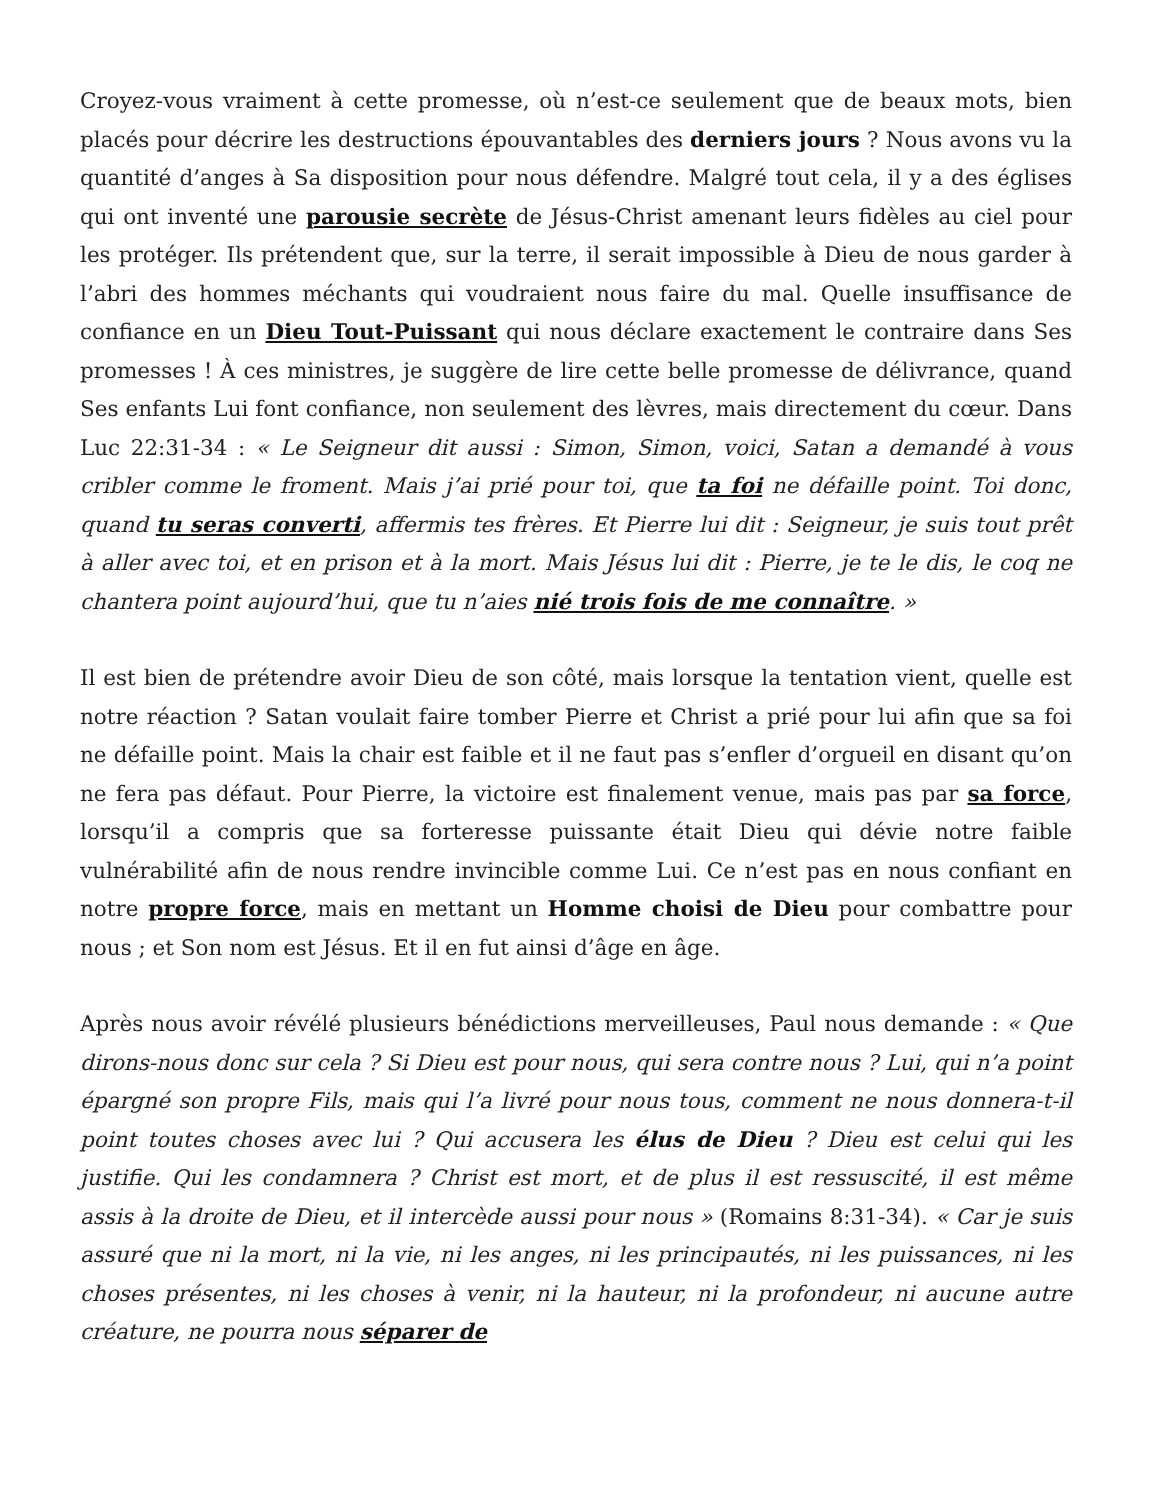Croyez-vous vraiment à cette promesse, où n’est-ce seulement que de beaux mots, bien placés pour décrire les destructions épouvantables des derniers jours ? Nous avons vu la quantité d’anges à Sa disposition pour nous défendre. Malgré tout cela, il y a des églises qui ont inventé une parousie secrète de Jésus-Christ amenant leurs fidèles au ciel pour les protéger. Ils prétendent que, sur la terre, il serait impossible à Dieu de nous garder à l’abri des hommes méchants qui voudraient nous faire du mal. Quelle insuffisance de confiance en un Dieu Tout-Puissant qui nous déclare exactement le contraire dans Ses promesses ! À ces ministres, je suggère de lire cette belle promesse de délivrance, quand Ses enfants Lui font confiance, non seulement des lèvres, mais directement du cœur. Dans Luc 22:31-34 : « Le Seigneur dit aussi : Simon, Simon, voici, Satan a demandé à vous cribler comme le froment. Mais j’ai prié pour toi, que ta foi ne défaille point. Toi donc, quand tu seras converti, affermis tes frères. Et Pierre lui dit : Seigneur, je suis tout prêt à aller avec toi, et en prison et à la mort. Mais Jésus lui dit : Pierre, je te le dis, le coq ne chantera point aujourd’hui, que tu n’aies nié trois fois de me connaître. »
Il est bien de prétendre avoir Dieu de son côté, mais lorsque la tentation vient, quelle est notre réaction ? Satan voulait faire tomber Pierre et Christ a prié pour lui afin que sa foi ne défaille point. Mais la chair est faible et il ne faut pas s’enfler d’orgueil en disant qu’on ne fera pas défaut. Pour Pierre, la victoire est finalement venue, mais pas par sa force, lorsqu’il a compris que sa forteresse puissante était Dieu qui dévie notre faible vulnérabilité afin de nous rendre invincible comme Lui. Ce n’est pas en nous confiant en notre propre force, mais en mettant un Homme choisi de Dieu pour combattre pour nous ; et Son nom est Jésus. Et il en fut ainsi d’âge en âge.
Après nous avoir révélé plusieurs bénédictions merveilleuses, Paul nous demande : « Que dirons-nous donc sur cela ? Si Dieu est pour nous, qui sera contre nous ? Lui, qui n’a point épargné son propre Fils, mais qui l’a livré pour nous tous, comment ne nous donnera-t-il point toutes choses avec lui ? Qui accusera les élus de Dieu ? Dieu est celui qui les justifie. Qui les condamnera ? Christ est mort, et de plus il est ressuscité, il est même assis à la droite de Dieu, et il intercède aussi pour nous » (Romains 8:31-34). « Car je suis assuré que ni la mort, ni la vie, ni les anges, ni les principautés, ni les puissances, ni les choses présentes, ni les choses à venir, ni la hauteur, ni la profondeur, ni aucune autre créature, ne pourra nous séparer de